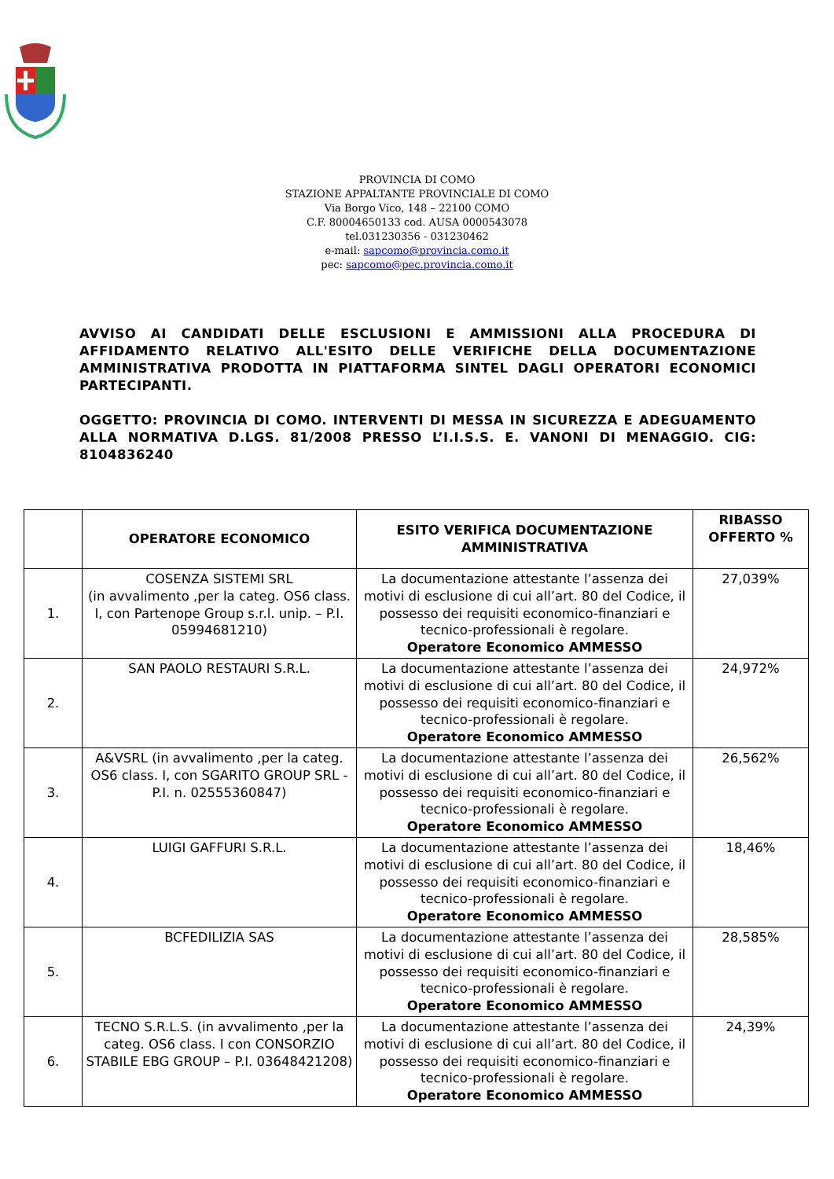PROVINCIA DI COMO
STAZIONE APPALTANTE PROVINCIALE DI COMO
Via Borgo Vico, 148 – 22100 COMO
C.F. 80004650133 cod. AUSA 0000543078
tel.031230356 - 031230462
e-mail: sapcomo@provincia.como.it
pec: sapcomo@pec.provincia.como.it
AVVISO AI CANDIDATI DELLE ESCLUSIONI E AMMISSIONI ALLA PROCEDURA DI AFFIDAMENTO RELATIVO ALL'ESITO DELLE VERIFICHE DELLA DOCUMENTAZIONE AMMINISTRATIVA PRODOTTA IN PIATTAFORMA SINTEL DAGLI OPERATORI ECONOMICI PARTECIPANTI.
OGGETTO: PROVINCIA DI COMO. INTERVENTI DI MESSA IN SICUREZZA E ADEGUAMENTO ALLA NORMATIVA D.LGS. 81/2008 PRESSO L’I.I.S.S. E. VANONI DI MENAGGIO. CIG: 8104836240
| | OPERATORE ECONOMICO | ESITO VERIFICA DOCUMENTAZIONE AMMINISTRATIVA | RIBASSO OFFERTO % |
| --- | --- | --- | --- |
| 1. | COSENZA SISTEMI SRL (in avvalimento ,per la categ. OS6 class. I, con Partenope Group s.r.l. unip. – P.I. 05994681210) | La documentazione attestante l’assenza dei motivi di esclusione di cui all’art. 80 del Codice, il possesso dei requisiti economico-finanziari e tecnico-professionali è regolare. Operatore Economico AMMESSO | 27,039% |
| 2. | SAN PAOLO RESTAURI S.R.L. | La documentazione attestante l’assenza dei motivi di esclusione di cui all’art. 80 del Codice, il possesso dei requisiti economico-finanziari e tecnico-professionali è regolare. Operatore Economico AMMESSO | 24,972% |
| 3. | A&VSRL (in avvalimento ,per la categ. OS6 class. I, con SGARITO GROUP SRL - P.I. n. 02555360847) | La documentazione attestante l’assenza dei motivi di esclusione di cui all’art. 80 del Codice, il possesso dei requisiti economico-finanziari e tecnico-professionali è regolare. Operatore Economico AMMESSO | 26,562% |
| 4. | LUIGI GAFFURI S.R.L. | La documentazione attestante l’assenza dei motivi di esclusione di cui all’art. 80 del Codice, il possesso dei requisiti economico-finanziari e tecnico-professionali è regolare. Operatore Economico AMMESSO | 18,46% |
| 5. | BCFEDILIZIA SAS | La documentazione attestante l’assenza dei motivi di esclusione di cui all’art. 80 del Codice, il possesso dei requisiti economico-finanziari e tecnico-professionali è regolare. Operatore Economico AMMESSO | 28,585% |
| 6. | TECNO S.R.L.S. (in avvalimento ,per la categ. OS6 class. I con CONSORZIO STABILE EBG GROUP – P.I. 03648421208) | La documentazione attestante l’assenza dei motivi di esclusione di cui all’art. 80 del Codice, il possesso dei requisiti economico-finanziari e tecnico-professionali è regolare. Operatore Economico AMMESSO | 24,39% |